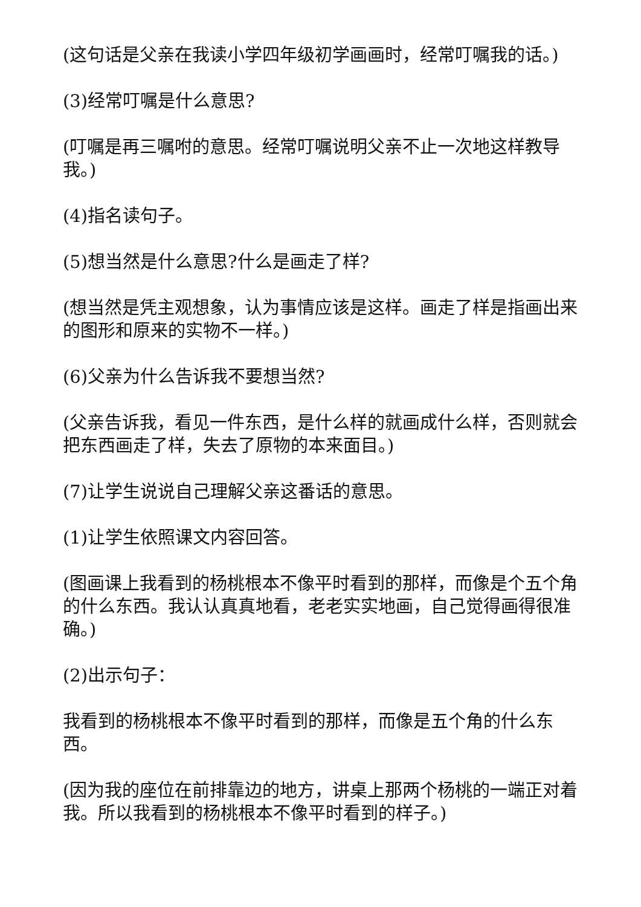(这句话是父亲在我读小学四年级初学画画时，经常叮嘱我的话。)
(3)经常叮嘱是什么意思?
(叮嘱是再三嘱咐的意思。经常叮嘱说明父亲不止一次地这样教导我。)
(4)指名读句子。
(5)想当然是什么意思?什么是画走了样?
(想当然是凭主观想象，认为事情应该是这样。画走了样是指画出来的图形和原来的实物不一样。)
(6)父亲为什么告诉我不要想当然?
(父亲告诉我，看见一件东西，是什么样的就画成什么样，否则就会把东西画走了样，失去了原物的本来面目。)
(7)让学生说说自己理解父亲这番话的意思。
(1)让学生依照课文内容回答。
(图画课上我看到的杨桃根本不像平时看到的那样，而像是个五个角的什么东西。我认认真真地看，老老实实地画，自己觉得画得很准确。)
(2)出示句子：
我看到的杨桃根本不像平时看到的那样，而像是五个角的什么东西。
(因为我的座位在前排靠边的地方，讲桌上那两个杨桃的一端正对着我。所以我看到的杨桃根本不像平时看到的样子。)